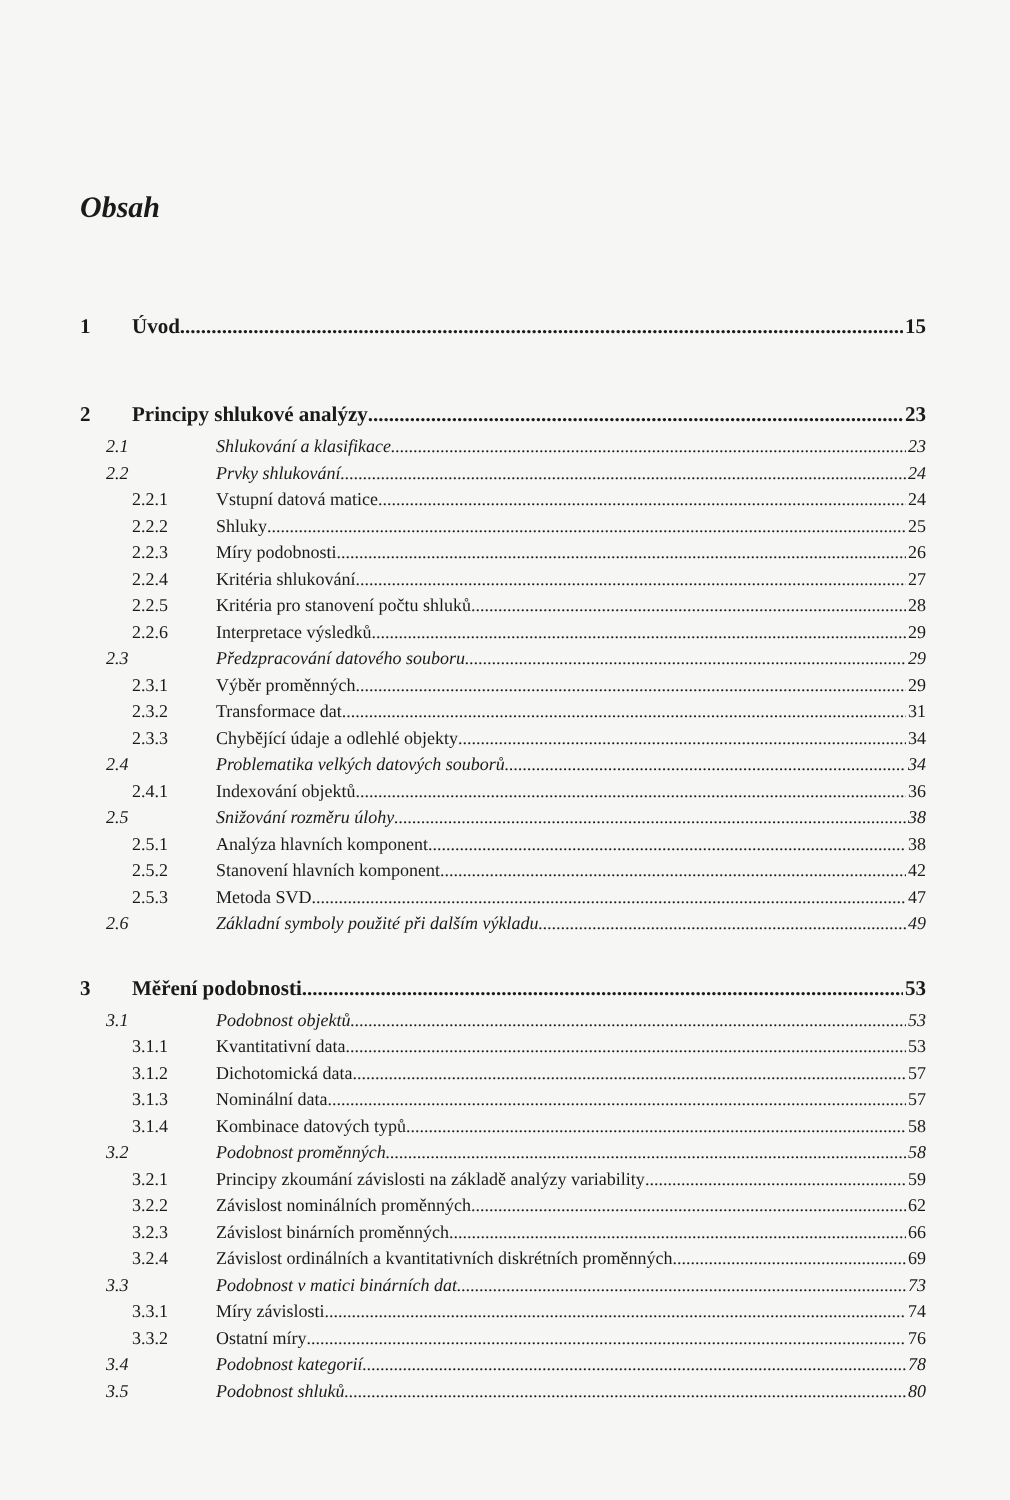Obsah
1 Úvod 15
2 Principy shlukové analýzy 23
2.1 Shlukování a klasifikace 23
2.2 Prvky shlukování 24
2.2.1 Vstupní datová matice 24
2.2.2 Shluky 25
2.2.3 Míry podobnosti 26
2.2.4 Kritéria shlukování 27
2.2.5 Kritéria pro stanovení počtu shluků 28
2.2.6 Interpretace výsledků 29
2.3 Předzpracování datového souboru 29
2.3.1 Výběr proměnných 29
2.3.2 Transformace dat 31
2.3.3 Chybějící údaje a odlehlé objekty 34
2.4 Problematika velkých datových souborů 34
2.4.1 Indexování objektů 36
2.5 Snižování rozměru úlohy 38
2.5.1 Analýza hlavních komponent 38
2.5.2 Stanovení hlavních komponent 42
2.5.3 Metoda SVD 47
2.6 Základní symboly použité při dalším výkladu 49
3 Měření podobnosti 53
3.1 Podobnost objektů 53
3.1.1 Kvantitativní data 53
3.1.2 Dichotomická data 57
3.1.3 Nominální data 57
3.1.4 Kombinace datových typů 58
3.2 Podobnost proměnných 58
3.2.1 Principy zkoumání závislosti na základě analýzy variability 59
3.2.2 Závislost nominálních proměnných 62
3.2.3 Závislost binárních proměnných 66
3.2.4 Závislost ordinálních a kvantitativních diskrétních proměnných 69
3.3 Podobnost v matici binárních dat 73
3.3.1 Míry závislosti 74
3.3.2 Ostatní míry 76
3.4 Podobnost kategorií 78
3.5 Podobnost shluků 80